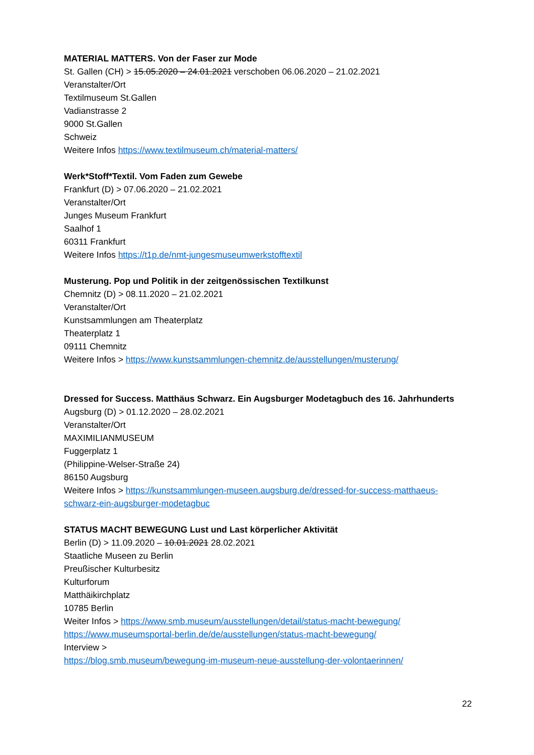MATERIAL MATTERS. Von der Faser zur Mode
St. Gallen (CH) > 15.05.2020 – 24.01.2021 verschoben 06.06.2020 – 21.02.2021
Veranstalter/Ort
Textilmuseum St.Gallen
Vadianstrasse 2
9000 St.Gallen
Schweiz
Weitere Infos https://www.textilmuseum.ch/material-matters/
Werk*Stoff*Textil. Vom Faden zum Gewebe
Frankfurt (D) > 07.06.2020 – 21.02.2021
Veranstalter/Ort
Junges Museum Frankfurt
Saalhof 1
60311 Frankfurt
Weitere Infos https://t1p.de/nmt-jungesmuseumwerkstofftextil
Musterung. Pop und Politik in der zeitgenössischen Textilkunst
Chemnitz (D) > 08.11.2020 – 21.02.2021
Veranstalter/Ort
Kunstsammlungen am Theaterplatz
Theaterplatz 1
09111 Chemnitz
Weitere Infos > https://www.kunstsammlungen-chemnitz.de/ausstellungen/musterung/
Dressed for Success. Matthäus Schwarz. Ein Augsburger Modetagbuch des 16. Jahrhunderts
Augsburg (D) > 01.12.2020 – 28.02.2021
Veranstalter/Ort
MAXIMILIANMUSEUM
Fuggerplatz 1
(Philippine-Welser-Straße 24)
86150 Augsburg
Weitere Infos > https://kunstsammlungen-museen.augsburg.de/dressed-for-success-matthaeus-schwarz-ein-augsburger-modetagbuc
STATUS MACHT BEWEGUNG Lust und Last körperlicher Aktivität
Berlin (D) > 11.09.2020 – 10.01.2021 28.02.2021
Staatliche Museen zu Berlin
Preußischer Kulturbesitz
Kulturforum
Matthäikirchplatz
10785 Berlin
Weiter Infos > https://www.smb.museum/ausstellungen/detail/status-macht-bewegung/
https://www.museumsportal-berlin.de/de/ausstellungen/status-macht-bewegung/
Interview >
https://blog.smb.museum/bewegung-im-museum-neue-ausstellung-der-volontaerinnen/
22